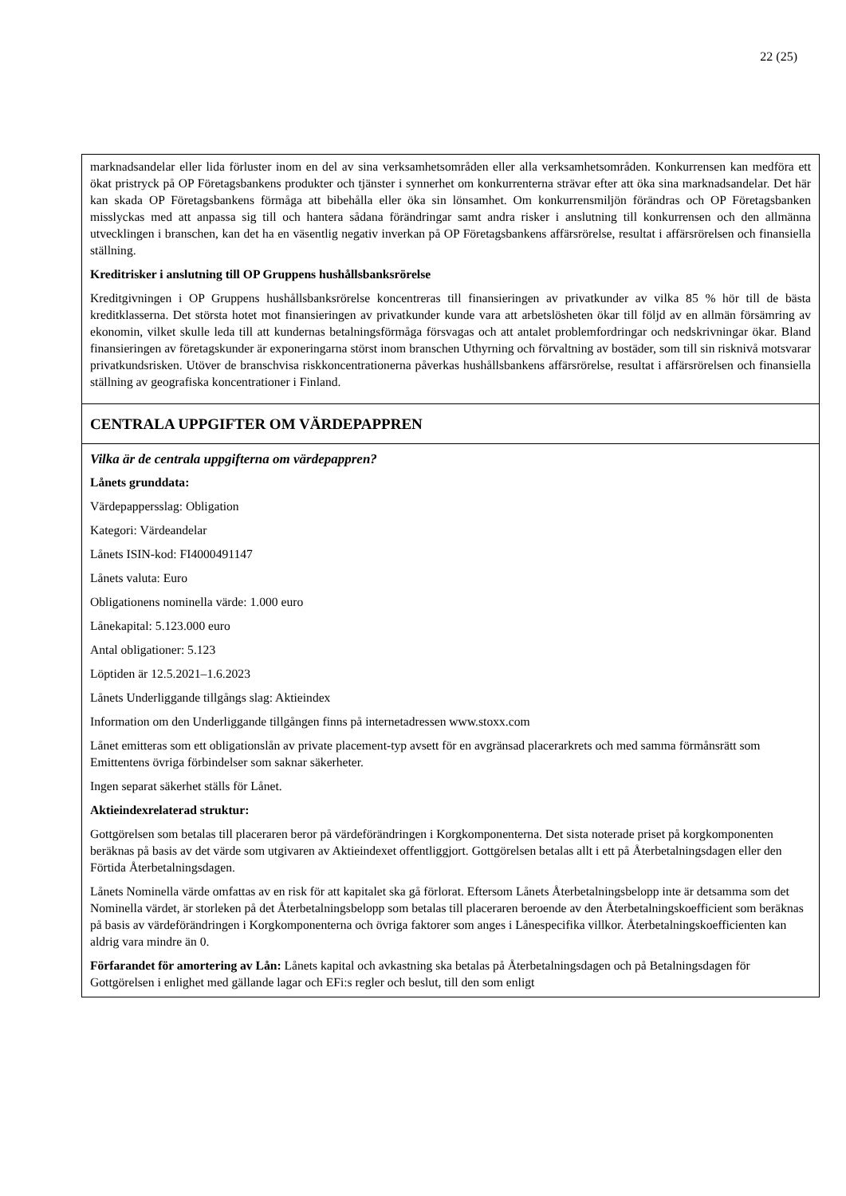22 (25)
| marknadsandelar eller lida förluster inom en del av sina verksamhetsområden eller alla verksamhetsområden. Konkurrensen kan medföra ett ökat pristryck på OP Företagsbankens produkter och tjänster i synnerhet om konkurrenterna strävar efter att öka sina marknadsandelar. Det här kan skada OP Företagsbankens förmåga att bibehålla eller öka sin lönsamhet. Om konkurrensmiljön förändras och OP Företagsbanken misslyckas med att anpassa sig till och hantera sådana förändringar samt andra risker i anslutning till konkurrensen och den allmänna utvecklingen i branschen, kan det ha en väsentlig negativ inverkan på OP Företagsbankens affärsrörelse, resultat i affärsrörelsen och finansiella ställning. Kreditrisker i anslutning till OP Gruppens hushållsbanksrörelse Kreditgivningen i OP Gruppens hushållsbanksrörelse koncentreras till finansieringen av privatkunder av vilka 85 % hör till de bästa kreditklasserna. Det största hotet mot finansieringen av privatkunder kunde vara att arbetslösheten ökar till följd av en allmän försämring av ekonomin, vilket skulle leda till att kundernas betalningsförmåga försvagas och att antalet problemfordringar och nedskrivningar ökar. Bland finansieringen av företagskunder är exponeringarna störst inom branschen Uthyrning och förvaltning av bostäder, som till sin risknivå motsvarar privatkundsrisken. Utöver de branschvisa riskkoncentrationerna påverkas hushållsbankens affärsrörelse, resultat i affärsrörelsen och finansiella ställning av geografiska koncentrationer i Finland. |
| CENTRALA UPPGIFTER OM VÄRDEPAPPREN |
| Vilka är de centrala uppgifterna om värdepappren? Lånets grunddata: Värdepappersslag: Obligation Kategori: Värdeandelar Lånets ISIN-kod: FI4000491147 Lånets valuta: Euro Obligationens nominella värde: 1.000 euro Lånekapital: 5.123.000 euro Antal obligationer: 5.123 Löptiden är 12.5.2021–1.6.2023 Lånets Underliggande tillgångs slag: Aktieindex Information om den Underliggande tillgången finns på internetadressen www.stoxx.com Lånet emitteras som ett obligationslån av private placement-typ avsett för en avgränsad placerarkrets och med samma förmånsrätt som Emittentens övriga förbindelser som saknar säkerheter. Ingen separat säkerhet ställs för Lånet. Aktieindexrelaterad struktur: Gottgörelsen som betalas till placeraren beror på värdeförändringen i Korgkomponenterna. Det sista noterade priset på korgkomponenten beräknas på basis av det värde som utgivaren av Aktieindexet offentliggjort. Gottgörelsen betalas allt i ett på Återbetalningsdagen eller den Förtida Återbetalningsdagen. Lånets Nominella värde omfattas av en risk för att kapitalet ska gå förlorat. Eftersom Lånets Återbetalningsbelopp inte är detsamma som det Nominella värdet, är storleken på det Återbetalningsbelopp som betalas till placeraren beroende av den Återbetalningskoefficient som beräknas på basis av värdeförändringen i Korgkomponenterna och övriga faktorer som anges i Lånespecifika villkor. Återbetalningskoefficienten kan aldrig vara mindre än 0. Förfarandet för amortering av Lån: Lånets kapital och avkastning ska betalas på Återbetalningsdagen och på Betalningsdagen för Gottgörelsen i enlighet med gällande lagar och EFi:s regler och beslut, till den som enligt |